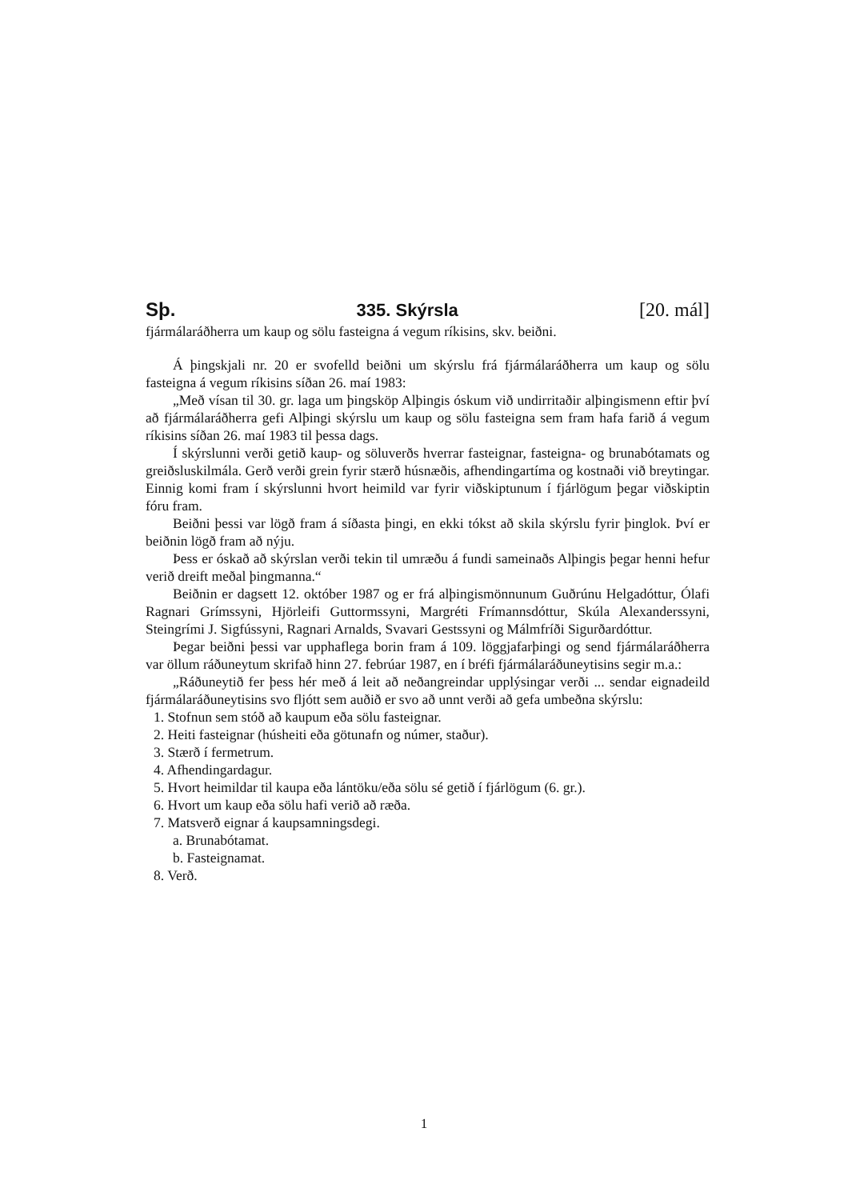Sþ. 335. Skýrsla [20. mál]
fjármálaráðherra um kaup og sölu fasteigna á vegum ríkisins, skv. beiðni.
Á þingskjali nr. 20 er svofelld beiðni um skýrslu frá fjármálaráðherra um kaup og sölu fasteigna á vegum ríkisins síðan 26. maí 1983:
„Með vísan til 30. gr. laga um þingsköp Alþingis óskum við undirritaðir alþingismenn eftir því að fjármálaráðherra gefi Alþingi skýrslu um kaup og sölu fasteigna sem fram hafa farið á vegum ríkisins síðan 26. maí 1983 til þessa dags.
Í skýrslunni verði getið kaup- og söluverðs hverrar fasteignar, fasteigna- og brunabótamats og greiðsluskilmála. Gerð verði grein fyrir stærð húsnæðis, afhendingartíma og kostnaði við breytingar. Einnig komi fram í skýrslunni hvort heimild var fyrir viðskiptunum í fjárlögum þegar viðskiptin fóru fram.
Beiðni þessi var lögð fram á síðasta þingi, en ekki tókst að skila skýrslu fyrir þinglok. Því er beiðnin lögð fram að nýju.
Þess er óskað að skýrslan verði tekin til umræðu á fundi sameinaðs Alþingis þegar henni hefur verið dreift meðal þingmanna.“
Beiðnin er dagsett 12. október 1987 og er frá alþingismönnunum Guðrúnu Helgadóttur, Ólafi Ragnari Grímssyni, Hjörleifi Guttormssyni, Margréti Frímannsdóttur, Skúla Alexanderssyni, Steingrími J. Sigfússyni, Ragnari Arnalds, Svavari Gestssyni og Málmfríði Sigurðardóttur.
Þegar beiðni þessi var upphaflega borin fram á 109. löggjafarþingi og send fjármálaráðherra var öllum ráðuneytum skrifað hinn 27. febrúar 1987, en í bréfi fjármálaráðuneytisins segir m.a.:
„Ráðuneytið fer þess hér með á leit að neðangreindar upplýsingar verði ... sendar eignadeild fjármálaráðuneytisins svo fljótt sem auðið er svo að unnt verði að gefa umbeðna skýrslu:
1. Stofnun sem stóð að kaupum eða sölu fasteignar.
2. Heiti fasteignar (húsheiti eða götunafn og númer, staður).
3. Stærð í fermetrum.
4. Afhendingardagur.
5. Hvort heimildar til kaupa eða lántöku/eða sölu sé getið í fjárlögum (6. gr.).
6. Hvort um kaup eða sölu hafi verið að ræða.
7. Matsverð eignar á kaupsamningsdegi.
a. Brunabótamat.
b. Fasteignamat.
8. Verð.
1